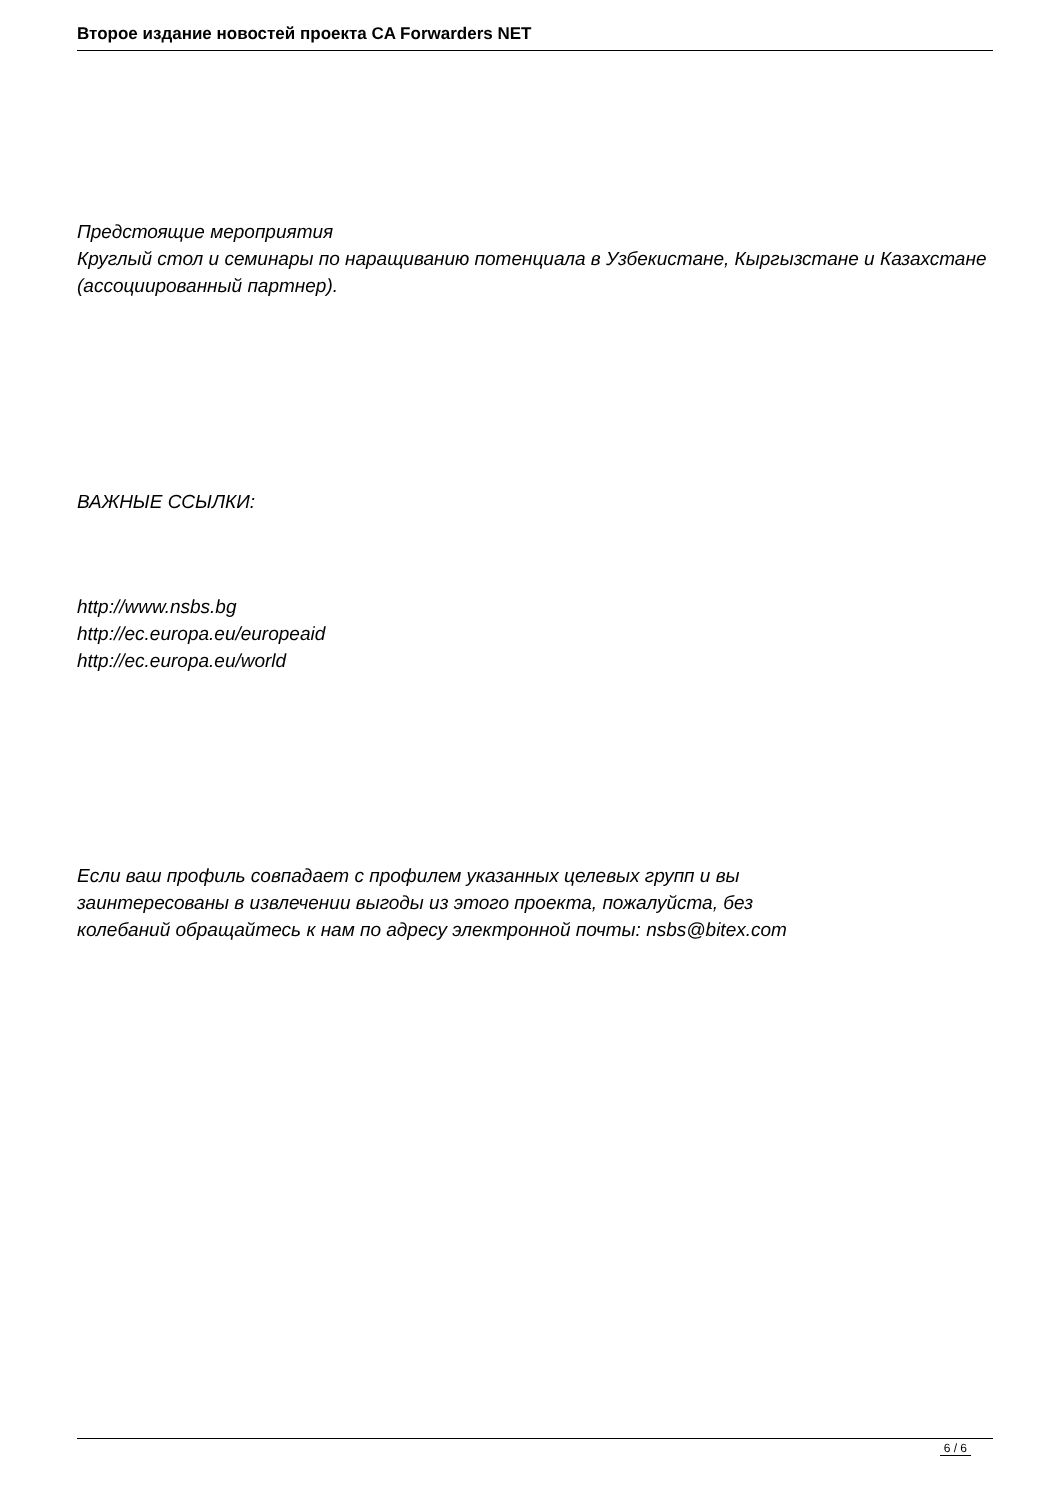Второе издание новостей проекта CA Forwarders NET
Предстоящие мероприятия
Круглый стол и семинары по наращиванию потенциала в Узбекистане, Кыргызстане и Казахстане (ассоциированный партнер).
ВАЖНЫЕ ССЫЛКИ:
http://www.nsbs.bg
http://ec.europa.eu/europeaid
http://ec.europa.eu/world
Если ваш профиль совпадает с профилем указанных целевых групп и вы
заинтересованы в извлечении выгоды из этого проекта, пожалуйста, без
колебаний обращайтесь к нам по адресу электронной почты: nsbs@bitex.com
6 / 6